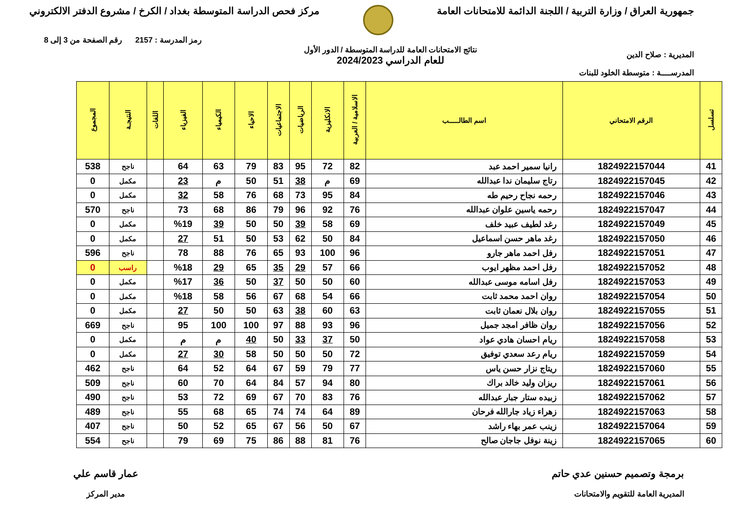جمهورية العراق / وزارة التربية / اللجنة الدائمة للامتحانات العامة
مركز فحص الدراسة المتوسطة بغداد / الكرخ / مشروع الدفتر الالكتروني
المديرية : صلاح الدين
المدرســــة : متوسطة الخلود للبنات
نتائج الامتحانات العامة للدراسة المتوسطة / الدور الأول
للعام الدراسي 2024/2023
رمز المدرسة : 2157 رقم الصفحة من 3 إلى 8
| تسلسل | الرقم الامتحاني | اسم الطالـــــب | الاسلامية / العربية | الانكليزية | الرياضيات | الاجتماعيات | الاحياء | الكيمياء | الفيزياء | اللغات | النتيجـة | المجموع |
| --- | --- | --- | --- | --- | --- | --- | --- | --- | --- | --- | --- | --- |
| 41 | 1824922157044 | رانيا سمير احمد عبد | 82 | 72 | 95 | 83 | 79 | 63 | 64 | | ناجح | 538 |
| 42 | 1824922157045 | رتاج سليمان ندا عبدالله | 69 | م | 38 | 51 | 50 | م | 23 | | مكمل | 0 |
| 43 | 1824922157046 | رحمه نجاح رحيم طه | 84 | 95 | 73 | 68 | 76 | 58 | 32 | | مكمل | 0 |
| 44 | 1824922157047 | رحمه ياسين علوان عبدالله | 76 | 92 | 96 | 79 | 86 | 68 | 73 | | ناجح | 570 |
| 45 | 1824922157049 | رغد لطيف عبيد خلف | 69 | 58 | 39 | 50 | 50 | 39 | %19 | | مكمل | 0 |
| 46 | 1824922157050 | رغد ماهر حسن اسماعيل | 84 | 50 | 62 | 53 | 50 | 51 | 27 | | مكمل | 0 |
| 47 | 1824922157051 | رفل احمد ماهر جارو | 96 | 100 | 93 | 65 | 76 | 88 | 78 | | ناجح | 596 |
| 48 | 1824922157052 | رفل احمد مظهر ايوب | 66 | 57 | 29 | 35 | 65 | 29 | %18 | | راسب | 0 |
| 49 | 1824922157053 | رفل اسامه موسى عبدالله | 60 | 50 | 50 | 37 | 50 | 36 | %17 | | مكمل | 0 |
| 50 | 1824922157054 | روان احمد محمد ثابت | 66 | 54 | 68 | 67 | 56 | 58 | %18 | | مكمل | 0 |
| 51 | 1824922157055 | روان بلال نعمان ثابت | 63 | 60 | 38 | 63 | 50 | 50 | 27 | | مكمل | 0 |
| 52 | 1824922157056 | روان ظافر امجد جميل | 96 | 93 | 88 | 97 | 100 | 100 | 95 | | ناجح | 669 |
| 53 | 1824922157058 | ريام احسان هادي عواد | 50 | 37 | 33 | 50 | 40 | م | م | | مكمل | 0 |
| 54 | 1824922157059 | ريام رعد سعدي توفيق | 72 | 50 | 50 | 50 | 58 | 30 | 27 | | مكمل | 0 |
| 55 | 1824922157060 | ريتاج نزار حسن ياس | 77 | 79 | 59 | 67 | 64 | 52 | 64 | | ناجح | 462 |
| 56 | 1824922157061 | ريزان وليد خالد براك | 80 | 94 | 57 | 84 | 64 | 70 | 60 | | ناجح | 509 |
| 57 | 1824922157062 | زبيده ستار جبار عبدالله | 76 | 83 | 70 | 67 | 69 | 72 | 53 | | ناجح | 490 |
| 58 | 1824922157063 | زهراء زياد جارالله فرحان | 89 | 64 | 74 | 74 | 65 | 68 | 55 | | ناجح | 489 |
| 59 | 1824922157064 | زينب عمر بهاء راشد | 67 | 50 | 56 | 67 | 65 | 52 | 50 | | ناجح | 407 |
| 60 | 1824922157065 | زينة نوفل جاجان صالح | 76 | 81 | 88 | 86 | 75 | 69 | 79 | | ناجح | 554 |
برمجة وتصميم حسنين عدي حاتم
المديرية العامة للتقويم والامتحانات
عمار قاسم علي
مدير المركز